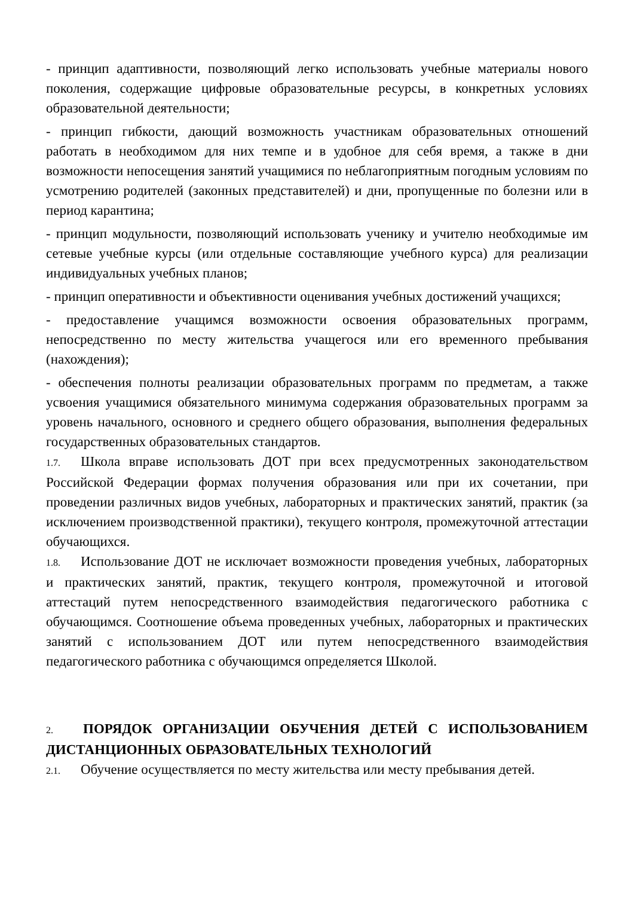- принцип адаптивности, позволяющий легко использовать учебные материалы нового поколения, содержащие цифровые образовательные ресурсы, в конкретных условиях образовательной деятельности;
- принцип гибкости, дающий возможность участникам образовательных отношений работать в необходимом для них темпе и в удобное для себя время, а также в дни возможности непосещения занятий учащимися по неблагоприятным погодным условиям по усмотрению родителей (законных представителей) и дни, пропущенные по болезни или в период карантина;
- принцип модульности, позволяющий использовать ученику и учителю необходимые им сетевые учебные курсы (или отдельные составляющие учебного курса) для реализации индивидуальных учебных планов;
- принцип оперативности и объективности оценивания учебных достижений учащихся;
- предоставление учащимся возможности освоения образовательных программ, непосредственно по месту жительства учащегося или его временного пребывания (нахождения);
- обеспечения полноты реализации образовательных программ по предметам, а также усвоения учащимися обязательного минимума содержания образовательных программ за уровень начального, основного и среднего общего образования, выполнения федеральных государственных образовательных стандартов.
1.7. Школа вправе использовать ДОТ при всех предусмотренных законодательством Российской Федерации формах получения образования или при их сочетании, при проведении различных видов учебных, лабораторных и практических занятий, практик (за исключением производственной практики), текущего контроля, промежуточной аттестации обучающихся.
1.8. Использование ДОТ не исключает возможности проведения учебных, лабораторных и практических занятий, практик, текущего контроля, промежуточной и итоговой аттестаций путем непосредственного взаимодействия педагогического работника с обучающимся. Соотношение объема проведенных учебных, лабораторных и практических занятий с использованием ДОТ или путем непосредственного взаимодействия педагогического работника с обучающимся определяется Школой.
2. ПОРЯДОК ОРГАНИЗАЦИИ ОБУЧЕНИЯ ДЕТЕЙ С ИСПОЛЬЗОВАНИЕМ ДИСТАНЦИОННЫХ ОБРАЗОВАТЕЛЬНЫХ ТЕХНОЛОГИЙ
2.1. Обучение осуществляется по месту жительства или месту пребывания детей.